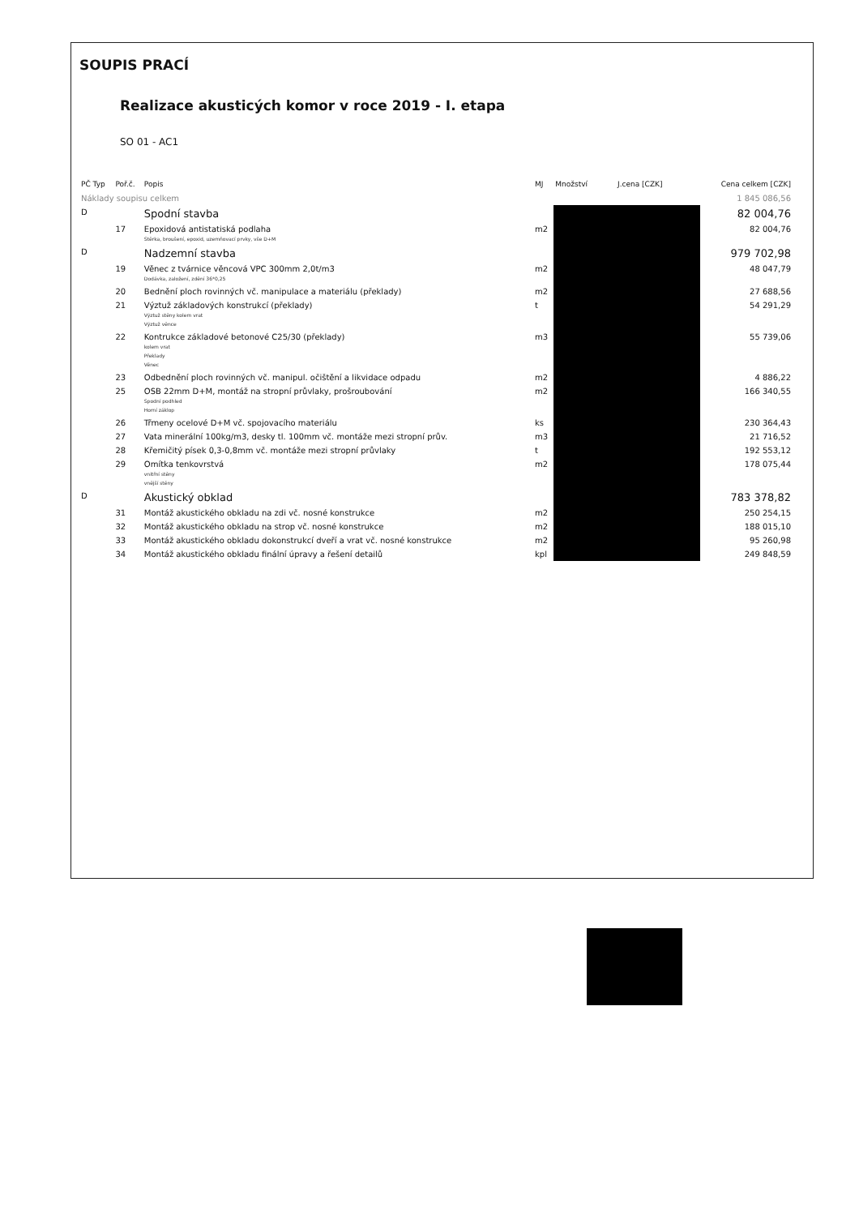SOUPIS PRACÍ
Realizace akusticých komor v roce 2019 - I. etapa
SO 01 - AC1
| PČ Typ | Poř.č. | Popis | MJ | Množství | J.cena [CZK] | Cena celkem [CZK] |
| --- | --- | --- | --- | --- | --- | --- |
| Náklady soupisu celkem | | | | | | 1 845 086,56 |
| D | | Spodní stavba | | | | 82 004,76 |
| | 17 | Epoxidová antistatiská podlaha Stěrka, broušení, epoxid, uzemňovací prvky, vše D+M | m2 | | | 82 004,76 |
| D | | Nadzemní stavba | | | | 979 702,98 |
| | 19 | Věnec z tvárnice věncová VPC 300mm 2,0t/m3 Dodávka, založení, zdění 36*0,25 | m2 | | | 48 047,79 |
| | 20 | Bednění ploch rovinných vč. manipulace a materiálu (překlady) | m2 | | | 27 688,56 |
| | 21 | Výztuž základových konstrukcí (překlady) Výztuž stěny kolem vrat Výztuž věnce | t | | | 54 291,29 |
| | 22 | Kontrukce základové betonové C25/30 (překlady) kolem vrat Překlady Věnec | m3 | | | 55 739,06 |
| | 23 | Odbednění ploch rovinných vč. manipul. očištění a likvidace odpadu | m2 | | | 4 886,22 |
| | 25 | OSB 22mm D+M, montáž na stropní průvlaky, prošroubování Spodní podhled Horní záklop | m2 | | | 166 340,55 |
| | 26 | Třmeny ocelové D+M vč. spojovacího materiálu | ks | | | 230 364,43 |
| | 27 | Vata minerální 100kg/m3, desky tl. 100mm vč. montáže mezi stropní prův. | m3 | | | 21 716,52 |
| | 28 | Křemičitý písek 0,3-0,8mm vč. montáže mezi stropní průvlaky | t | | | 192 553,12 |
| | 29 | Omítka tenkovrstvá vnitřní stěny vnější stěny | m2 | | | 178 075,44 |
| D | | Akustický obklad | | | | 783 378,82 |
| | 31 | Montáž akustického obkladu na zdi vč. nosné konstrukce | m2 | | | 250 254,15 |
| | 32 | Montáž akustického obkladu na strop vč. nosné konstrukce | m2 | | | 188 015,10 |
| | 33 | Montáž akustického obkladu dokonstrukcí dveří a vrat vč. nosné konstrukce | m2 | | | 95 260,98 |
| | 34 | Montáž akustického obkladu finální úpravy a řešení detailů | kpl | | | 249 848,59 |